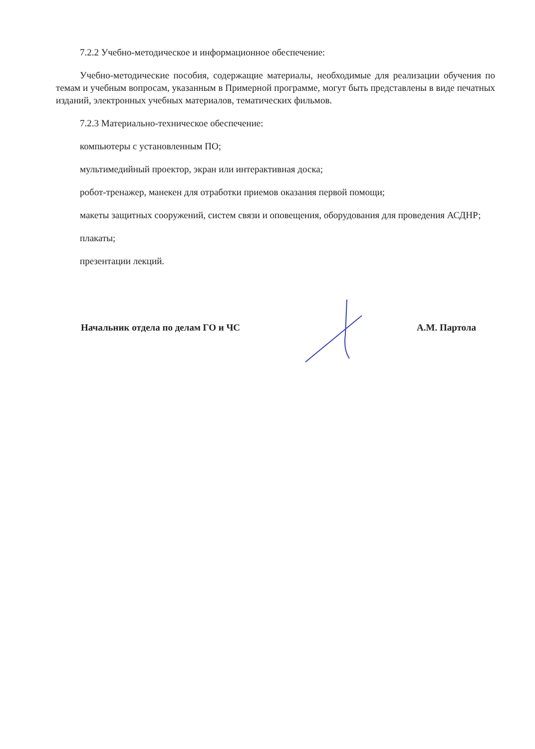7.2.2 Учебно-методическое и информационное обеспечение:
Учебно-методические пособия, содержащие материалы, необходимые для реализации обучения по темам и учебным вопросам, указанным в Примерной программе, могут быть представлены в виде печатных изданий, электронных учебных материалов, тематических фильмов.
7.2.3 Материально-техническое обеспечение:
компьютеры с установленным ПО;
мультимедийный проектор, экран или интерактивная доска;
робот-тренажер, манекен для отработки приемов оказания первой помощи;
макеты защитных сооружений, систем связи и оповещения, оборудования для проведения АСДНР;
плакаты;
презентации лекций.
Начальник отдела по делам ГО и ЧС А.М. Партола